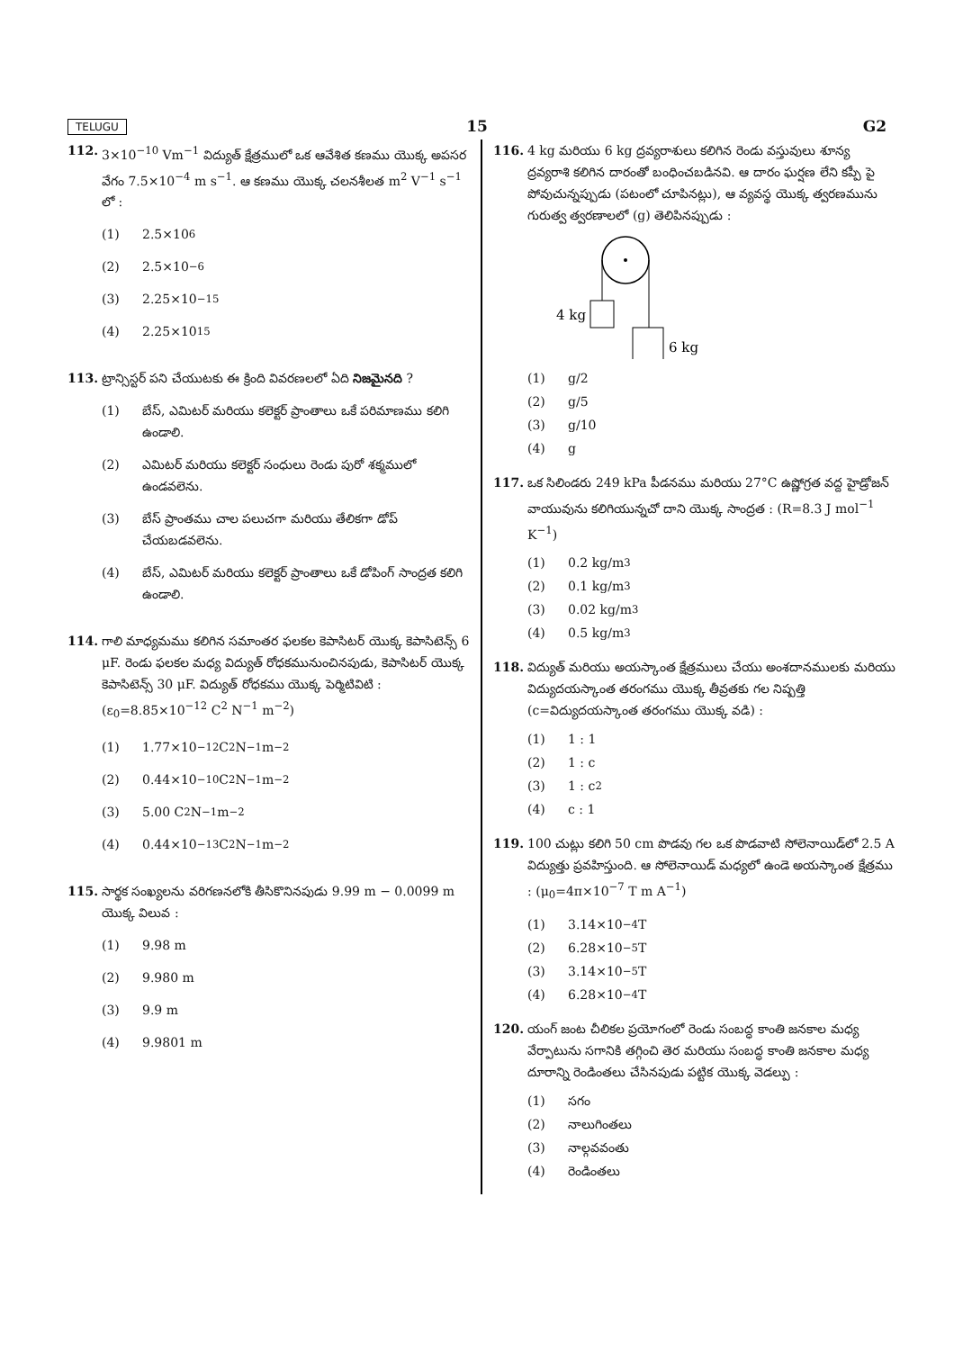TELUGU 15 G2
112. 3×10<sup>−10</sup> Vm<sup>−1</sup> విద్యుత్ క్షేత్రములో ఒక ఆవేశిత కణము యొక్క అపసర వేగం 7.5×10<sup>−4</sup> m s<sup>−1</sup>. ఆ కణము యొక్క చలనశీలత m<sup>2</sup> V<sup>−1</sup> s<sup>−1</sup> లో :
(1) 2.5×10<sup>6</sup>
(2) 2.5×10<sup>−6</sup>
(3) 2.25×10<sup>−15</sup>
(4) 2.25×10<sup>15</sup>
113. ట్రాన్సిస్టర్ పని చేయుటకు ఈ క్రింది వివరణలలో ఏది నిజమైనది ?
(1) బేస్, ఎమిటర్ మరియు కలెక్టర్ ప్రాంతాలు ఒకే పరిమాణము కలిగి ఉండాలి.
(2) ఎమిటర్ మరియు కలెక్టర్ సంధులు రెండు పురో శక్మములో ఉండవలెను.
(3) బేస్ ప్రాంతము చాల పలుచగా మరియు తేలికగా డోప్ చేయబడవలెను.
(4) బేస్, ఎమిటర్ మరియు కలెక్టర్ ప్రాంతాలు ఒకే డోపింగ్ సాంద్రత కలిగి ఉండాలి.
114. గాలి మాధ్యమము కలిగిన సమాంతర ఫలకల కెపాసిటర్ యొక్క కెపాసిటెన్స్ 6 μF. రెండు ఫలకల మధ్య విద్యుత్ రోధకమునుంచినపుడు, కెపాసిటర్ యొక్క కెపాసిటెన్స్ 30 μF. విద్యుత్ రోధకము యొక్క పెర్మిటివిటి : (ε<sub>0</sub>=8.85×10<sup>−12</sup> C<sup>2</sup> N<sup>−1</sup> m<sup>−2</sup>)
(1) 1.77×10<sup>−12</sup> C<sup>2</sup> N<sup>−1</sup> m<sup>−2</sup>
(2) 0.44×10<sup>−10</sup> C<sup>2</sup> N<sup>−1</sup> m<sup>−2</sup>
(3) 5.00 C<sup>2</sup> N<sup>−1</sup> m<sup>−2</sup>
(4) 0.44×10<sup>−13</sup> C<sup>2</sup> N<sup>−1</sup> m<sup>−2</sup>
115. సార్థక సంఖ్యలను వరిగణనలోకి తీసికొనినపుడు 9.99 m − 0.0099 m యొక్క విలువ :
(1) 9.98 m
(2) 9.980 m
(3) 9.9 m
(4) 9.9801 m
116. 4 kg మరియు 6 kg ద్రవ్యరాశులు కలిగిన రెండు వస్తువులు శూన్య ద్రవ్యరాశి కలిగిన దారంతో బంధించబడినవి. ఆ దారం ఘర్షణ లేని కప్పీ పై పోవుచున్నప్పుడు (పటంలో చూపినట్లు), ఆ వ్యవస్థ యొక్క త్వరణమును గురుత్వ త్వరణాలలో (g) తెలిపినప్పుడు :
4 kg
6 kg
(1) g/2
(2) g/5
(3) g/10
(4) g
117. ఒక సిలిండరు 249 kPa పీడనము మరియు 27°C ఉష్ణోగ్రత వద్ద హైడ్రోజన్ వాయువును కలిగియున్నచో దాని యొక్క సాంద్రత : (R=8.3 J mol<sup>−1</sup> K<sup>−1</sup>)
(1) 0.2 kg/m<sup>3</sup>
(2) 0.1 kg/m<sup>3</sup>
(3) 0.02 kg/m<sup>3</sup>
(4) 0.5 kg/m<sup>3</sup>
118. విద్యుత్ మరియు అయస్కాంత క్షేత్రములు చేయు అంశదానములకు మరియు విద్యుదయస్కాంత తరంగము యొక్క తీవ్రతకు గల నిష్పత్తి (c=విద్యుదయస్కాంత తరంగము యొక్క వడి) :
(1) 1 : 1
(2) 1 : c
(3) 1 : c<sup>2</sup>
(4) c : 1
119. 100 చుట్లు కలిగి 50 cm పొడవు గల ఒక పొడవాటి సోలెనాయిడ్‌లో 2.5 A విద్యుత్తు ప్రవహిస్తుంది. ఆ సోలెనాయిడ్ మధ్యలో ఉండె అయస్కాంత క్షేత్రము : (μ<sub>0</sub>=4π×10<sup>−7</sup> T m A<sup>−1</sup>)
(1) 3.14×10<sup>−4</sup> T
(2) 6.28×10<sup>−5</sup> T
(3) 3.14×10<sup>−5</sup> T
(4) 6.28×10<sup>−4</sup> T
120. యంగ్ జంట చీలికల ప్రయోగంలో రెండు సంబద్ధ కాంతి జనకాల మధ్య వేర్పాటును సగానికి తగ్గించి తెర మరియు సంబద్ధ కాంతి జనకాల మధ్య దూరాన్ని రెండింతలు చేసినపుడు పట్టిక యొక్క వెడల్పు :
(1) సగం
(2) నాలుగింతలు
(3) నాల్గవవంతు
(4) రెండింతలు